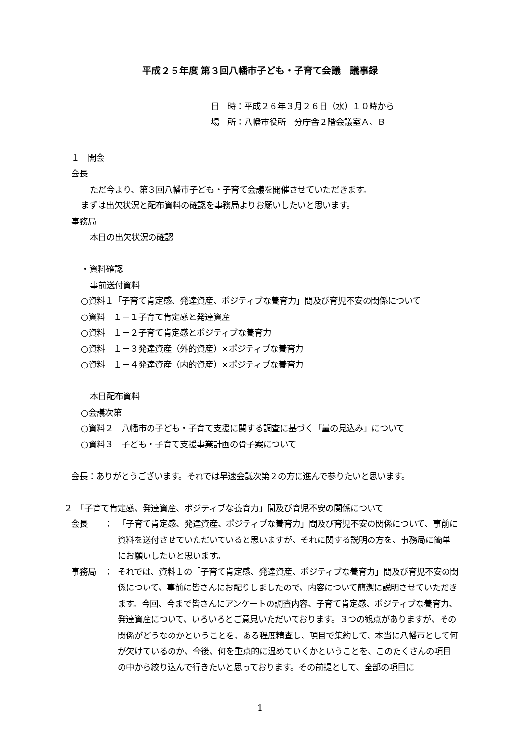平成２５年度 第３回八幡市子ども・子育て会議　議事録
日　時：平成２６年３月２６日（水）１０時から
場　所：八幡市役所　分庁舎２階会議室Ａ、Ｂ
１　開会
会長
ただ今より、第３回八幡市子ども・子育て会議を開催させていただきます。
まずは出欠状況と配布資料の確認を事務局よりお願いしたいと思います。
事務局
本日の出欠状況の確認
・資料確認
事前送付資料
○資料１「子育て肯定感、発達資産、ポジティブな養育力」間及び育児不安の関係について
○資料　１－１子育て肯定感と発達資産
○資料　１－２子育て肯定感とポジティブな養育力
○資料　１－３発達資産（外的資産）×ポジティブな養育力
○資料　１－４発達資産（内的資産）×ポジティブな養育力
本日配布資料
○会議次第
○資料２　八幡市の子ども・子育て支援に関する調査に基づく「量の見込み」について
○資料３　子ども・子育て支援事業計画の骨子案について
会長：ありがとうございます。それでは早速会議次第２の方に進んで参りたいと思います。
２　「子育て肯定感、発達資産、ポジティブな養育力」間及び育児不安の関係について
会長　　： 「子育て肯定感、発達資産、ポジティブな養育力」間及び育児不安の関係について、事前に資料を送付させていただいていると思いますが、それに関する説明の方を、事務局に簡単にお願いしたいと思います。
事務局　： それでは、資料１の「子育て肯定感、発達資産、ポジティブな養育力」間及び育児不安の関係について、事前に皆さんにお配りしましたので、内容について簡潔に説明させていただきます。今回、今まで皆さんにアンケートの調査内容、子育て肯定感、ポジティブな養育力、発達資産について、いろいろとご意見いただいております。３つの観点がありますが、その関係がどうなのかということを、ある程度精査し、項目で集約して、本当に八幡市として何が欠けているのか、今後、何を重点的に温めていくかということを、このたくさんの項目の中から絞り込んで行きたいと思っております。その前提として、全部の項目に
1